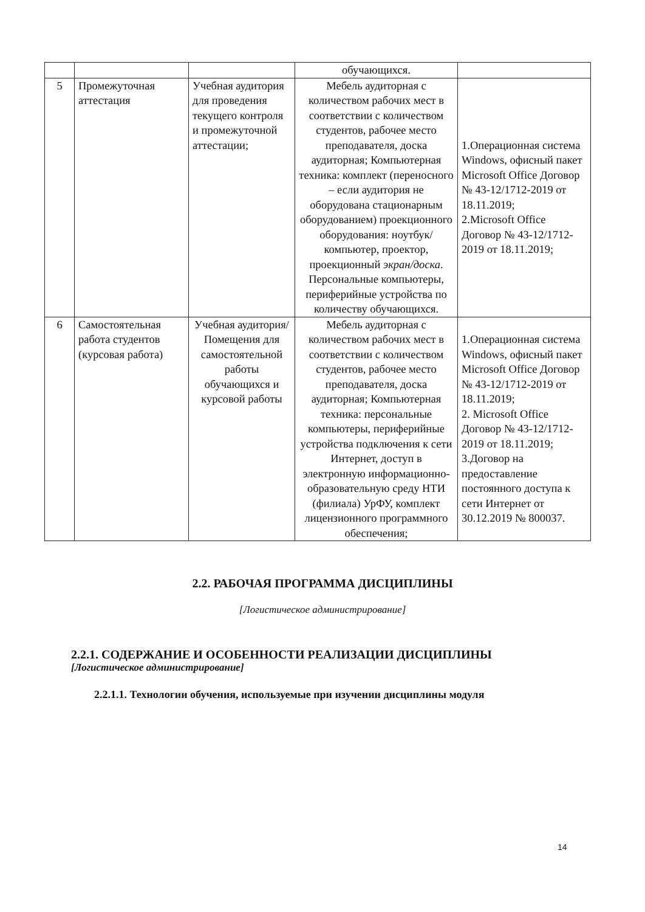| | | | обучающихся. | |
| 5 | Промежуточная аттестация | Учебная аудитория для проведения текущего контроля и промежуточной аттестации; | Мебель аудиторная с количеством рабочих мест в соответствии с количеством студентов, рабочее место преподавателя, доска аудиторная; Компьютерная техника: комплект (переносного – если аудитория не оборудована стационарным оборудованием) проекционного оборудования: ноутбук/компьютер, проектор, проекционный экран/доска . Персональные компьютеры, периферийные устройства по количеству обучающихся. | 1.Операционная система Windows, офисный пакет Microsoft Office Договор № 43-12/1712-2019 от 18.11.2019; 2.Microsoft Office Договор № 43-12/1712-2019 от 18.11.2019; |
| 6 | Самостоятельная работа студентов (курсовая работа) | Учебная аудитория/ Помещения для самостоятельной работы обучающихся и курсовой работы | Мебель аудиторная с количеством рабочих мест в соответствии с количеством студентов, рабочее место преподавателя, доска аудиторная; Компьютерная техника: персональные компьютеры, периферийные устройства подключения к сети Интернет, доступ в электронную информационно-образовательную среду НТИ (филиала) УрФУ, комплект лицензионного программного обеспечения; | 1.Операционная система Windows, офисный пакет Microsoft Office Договор № 43-12/1712-2019 от 18.11.2019; 2. Microsoft Office Договор № 43-12/1712-2019 от 18.11.2019; 3.Договор на предоставление постоянного доступа к сети Интернет от 30.12.2019 № 800037. |
2.2. РАБОЧАЯ ПРОГРАММА ДИСЦИПЛИНЫ
[Логистическое администрирование]
2.2.1. СОДЕРЖАНИЕ И ОСОБЕННОСТИ РЕАЛИЗАЦИИ ДИСЦИПЛИНЫ
[Логистическое администрирование]
2.2.1.1. Технологии обучения, используемые при изучении дисциплины модуля
14